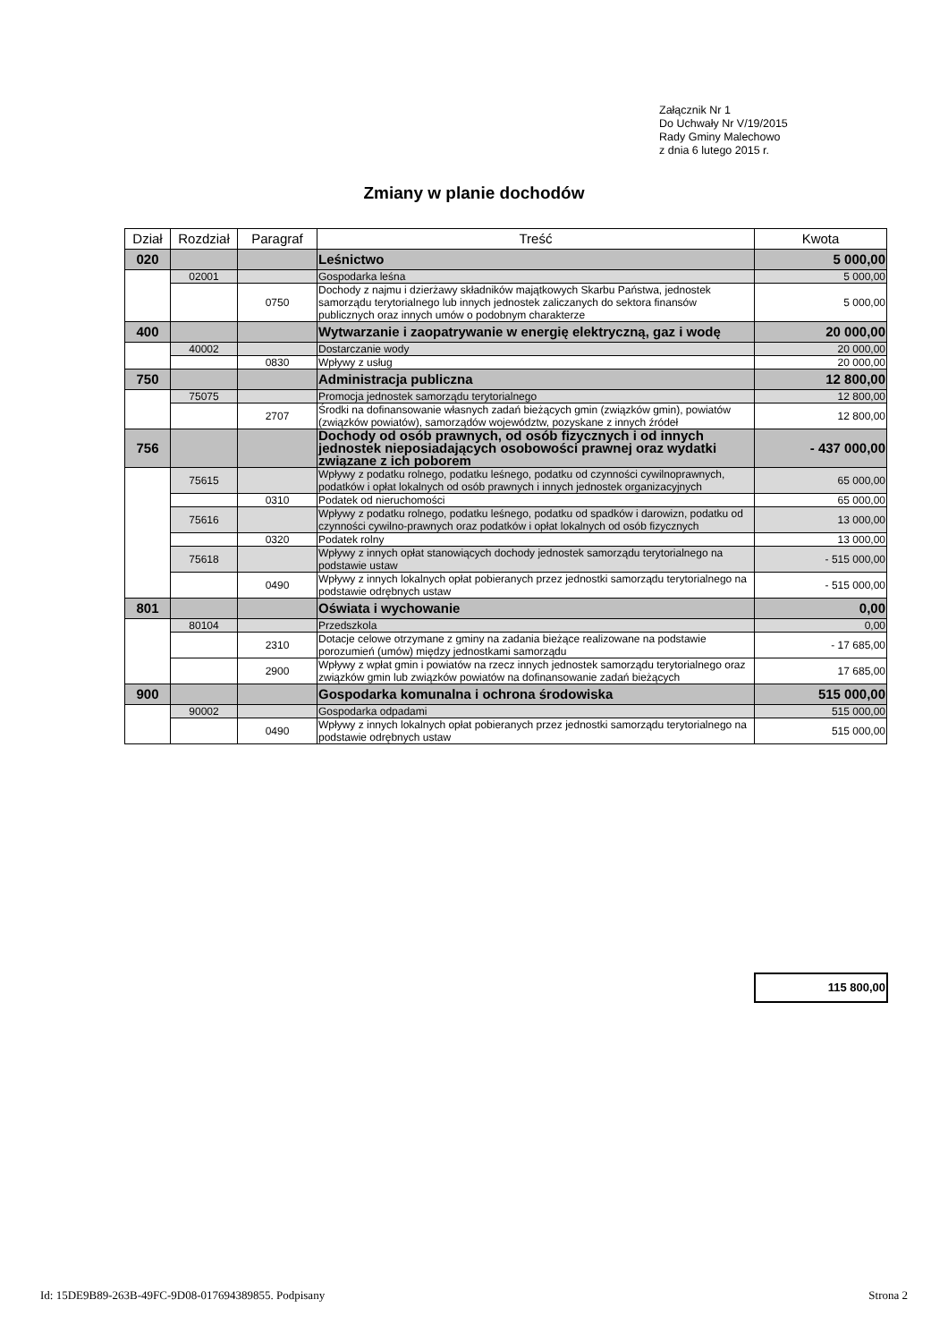Załącznik Nr 1
Do Uchwały Nr V/19/2015
Rady Gminy Malechowo
z dnia 6 lutego 2015 r.
Zmiany w planie dochodów
| Dział | Rozdział | Paragraf | Treść | Kwota |
| --- | --- | --- | --- | --- |
| 020 | | | Leśnictwo | 5 000,00 |
| | 02001 | | Gospodarka leśna | 5 000,00 |
| | | 0750 | Dochody z najmu i dzierżawy składników majątkowych Skarbu Państwa, jednostek samorządu terytorialnego lub innych jednostek zaliczanych do sektora finansów publicznych oraz innych umów o podobnym charakterze | 5 000,00 |
| 400 | | | Wytwarzanie i zaopatrywanie w energię elektryczną, gaz i wodę | 20 000,00 |
| | 40002 | | Dostarczanie wody | 20 000,00 |
| | | 0830 | Wpływy z usług | 20 000,00 |
| 750 | | | Administracja publiczna | 12 800,00 |
| | 75075 | | Promocja jednostek samorządu terytorialnego | 12 800,00 |
| | | 2707 | Środki na dofinansowanie własnych zadań bieżących gmin (związków gmin), powiatów (związków powiatów), samorządów województw, pozyskane z innych źródeł | 12 800,00 |
| 756 | | | Dochody od osób prawnych, od osób fizycznych i od innych jednostek nieposiadających osobowości prawnej oraz wydatki związane z ich poborem | - 437 000,00 |
| | 75615 | | Wpływy z podatku rolnego, podatku leśnego, podatku od czynności cywilnoprawnych, podatków i opłat lokalnych od osób prawnych i innych jednostek organizacyjnych | 65 000,00 |
| | | 0310 | Podatek od nieruchomości | 65 000,00 |
| | 75616 | | Wpływy z podatku rolnego, podatku leśnego, podatku od spadków i darowizn, podatku od czynności cywilno-prawnych oraz podatków i opłat lokalnych od osób fizycznych | 13 000,00 |
| | | 0320 | Podatek rolny | 13 000,00 |
| | 75618 | | Wpływy z innych opłat stanowiących dochody jednostek samorządu terytorialnego na podstawie ustaw | - 515 000,00 |
| | | 0490 | Wpływy z innych lokalnych opłat pobieranych przez jednostki samorządu terytorialnego na podstawie odrębnych ustaw | - 515 000,00 |
| 801 | | | Oświata i wychowanie | 0,00 |
| | 80104 | | Przedszkola | 0,00 |
| | | 2310 | Dotacje celowe otrzymane z gminy na zadania bieżące realizowane na podstawie porozumień (umów) między jednostkami samorządu | - 17 685,00 |
| | | 2900 | Wpływy z wpłat gmin i powiatów na rzecz innych jednostek samorządu terytorialnego oraz związków gmin lub związków powiatów na dofinansowanie zadań bieżących | 17 685,00 |
| 900 | | | Gospodarka komunalna i ochrona środowiska | 515 000,00 |
| | 90002 | | Gospodarka odpadami | 515 000,00 |
| | | 0490 | Wpływy z innych lokalnych opłat pobieranych przez jednostki samorządu terytorialnego na podstawie odrębnych ustaw | 515 000,00 |
115 800,00
Id: 15DE9B89-263B-49FC-9D08-017694389855. Podpisany Strona 2